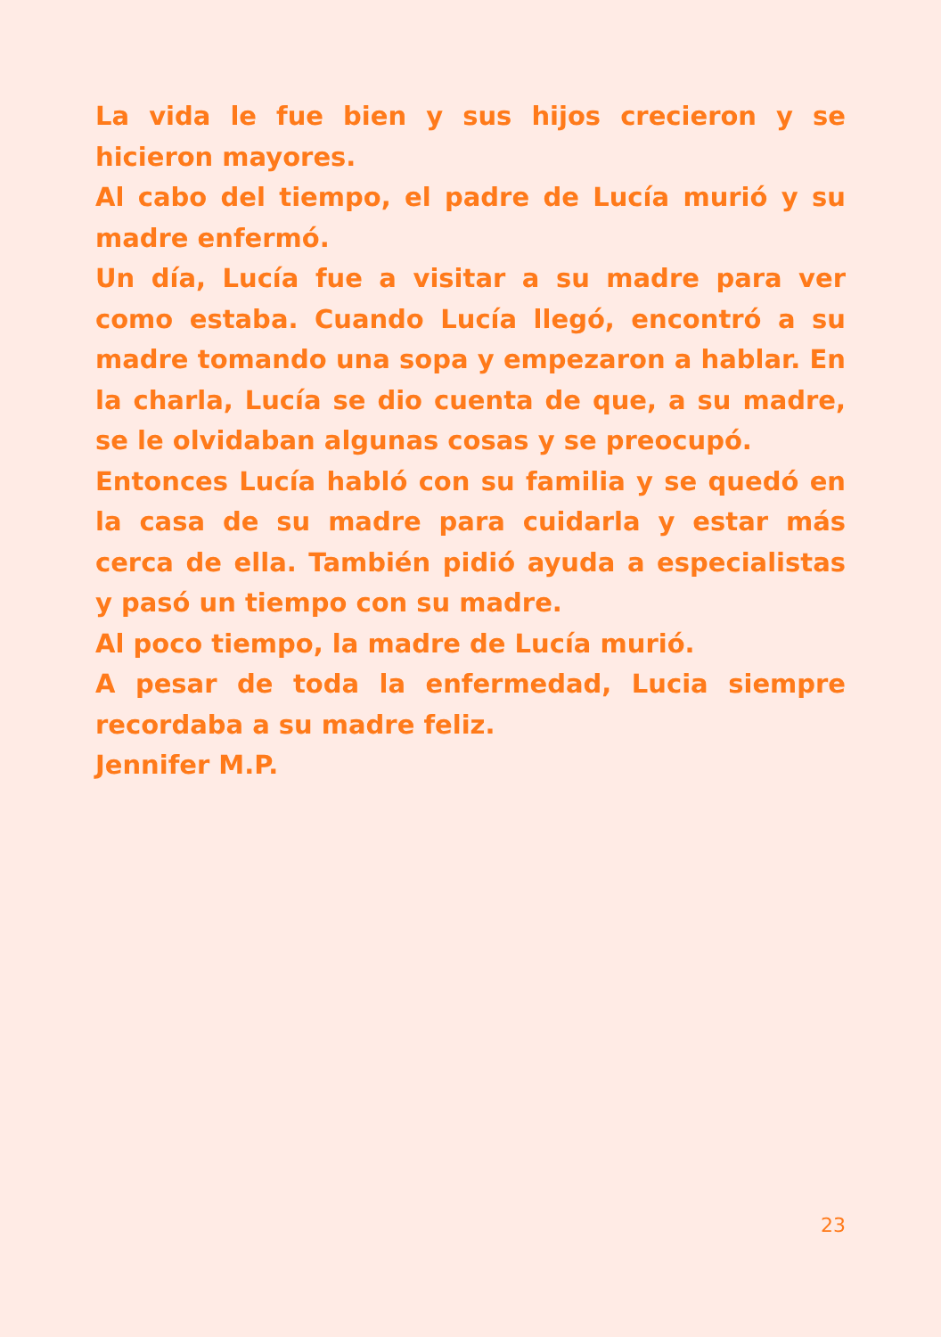La vida le fue bien y sus hijos crecieron y se hicieron mayores.
Al cabo del tiempo, el padre de Lucía murió y su madre enfermó.
Un día, Lucía fue a visitar a su madre para ver como estaba. Cuando Lucía llegó, encontró a su madre tomando una sopa y empezaron a hablar. En la charla, Lucía se dio cuenta de que, a su madre, se le olvidaban algunas cosas y se preocupó.
Entonces Lucía habló con su familia y se quedó en la casa de su madre para cuidarla y estar más cerca de ella. También pidió ayuda a especialistas y pasó un tiempo con su madre.
Al poco tiempo, la madre de Lucía murió.
A pesar de toda la enfermedad, Lucia siempre recordaba a su madre feliz.
Jennifer M.P.
23